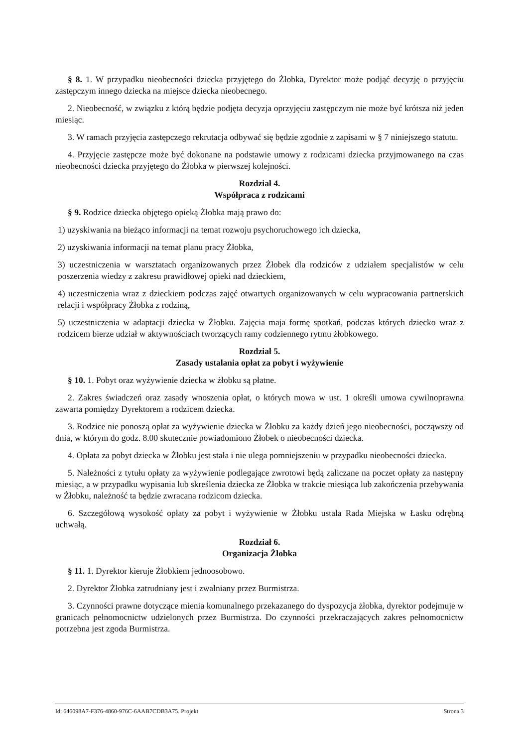§ 8. 1. W przypadku nieobecności dziecka przyjętego do Żłobka, Dyrektor może podjąć decyzję o przyjęciu zastępczym innego dziecka na miejsce dziecka nieobecnego.
2. Nieobecność, w związku z którą będzie podjęta decyzja oprzyjęciu zastępczym nie może być krótsza niż jeden miesiąc.
3. W ramach przyjęcia zastępczego rekrutacja odbywać się będzie zgodnie z zapisami w § 7 niniejszego statutu.
4. Przyjęcie zastępcze może być dokonane na podstawie umowy z rodzicami dziecka przyjmowanego na czas nieobecności dziecka przyjętego do Żłobka w pierwszej kolejności.
Rozdział 4.
Współpraca z rodzicami
§ 9. Rodzice dziecka objętego opieką Żłobka mają prawo do:
1) uzyskiwania na bieżąco informacji na temat rozwoju psychoruchowego ich dziecka,
2) uzyskiwania informacji na temat planu pracy Żłobka,
3) uczestniczenia w warsztatach organizowanych przez Żłobek dla rodziców z udziałem specjalistów w celu poszerzenia wiedzy z zakresu prawidłowej opieki nad dzieckiem,
4) uczestniczenia wraz z dzieckiem podczas zajęć otwartych organizowanych w celu wypracowania partnerskich relacji i współpracy Żłobka z rodziną,
5) uczestniczenia w adaptacji dziecka w Żłobku. Zajęcia maja formę spotkań, podczas których dziecko wraz z rodzicem bierze udział w aktywnościach tworzących ramy codziennego rytmu żłobkowego.
Rozdział 5.
Zasady ustalania opłat za pobyt i wyżywienie
§ 10. 1. Pobyt oraz wyżywienie dziecka w żłobku są płatne.
2. Zakres świadczeń oraz zasady wnoszenia opłat, o których mowa w ust. 1 określi umowa cywilnoprawna zawarta pomiędzy Dyrektorem a rodzicem dziecka.
3. Rodzice nie ponoszą opłat za wyżywienie dziecka w Żłobku za każdy dzień jego nieobecności, począwszy od dnia, w którym do godz. 8.00 skutecznie powiadomiono Żłobek o nieobecności dziecka.
4. Opłata za pobyt dziecka w Żłobku jest stała i nie ulega pomniejszeniu w przypadku nieobecności dziecka.
5. Należności z tytułu opłaty za wyżywienie podlegające zwrotowi będą zaliczane na poczet opłaty za następny miesiąc, a w przypadku wypisania lub skreślenia dziecka ze Żłobka w trakcie miesiąca lub zakończenia przebywania w Żłobku, należność ta będzie zwracana rodzicom dziecka.
6. Szczegółową wysokość opłaty za pobyt i wyżywienie w Żłobku ustala Rada Miejska w Łasku odrębną uchwałą.
Rozdział 6.
Organizacja Żłobka
§ 11. 1. Dyrektor kieruje Żłobkiem jednoosobowo.
2. Dyrektor Żłobka zatrudniany jest i zwalniany przez Burmistrza.
3. Czynności prawne dotyczące mienia komunalnego przekazanego do dyspozycja żłobka, dyrektor podejmuje w granicach pełnomocnictw udzielonych przez Burmistrza. Do czynności przekraczających zakres pełnomocnictw potrzebna jest zgoda Burmistrza.
Id: 646098A7-F376-4860-976C-6AAB7CDB3A75. Projekt Strona 3